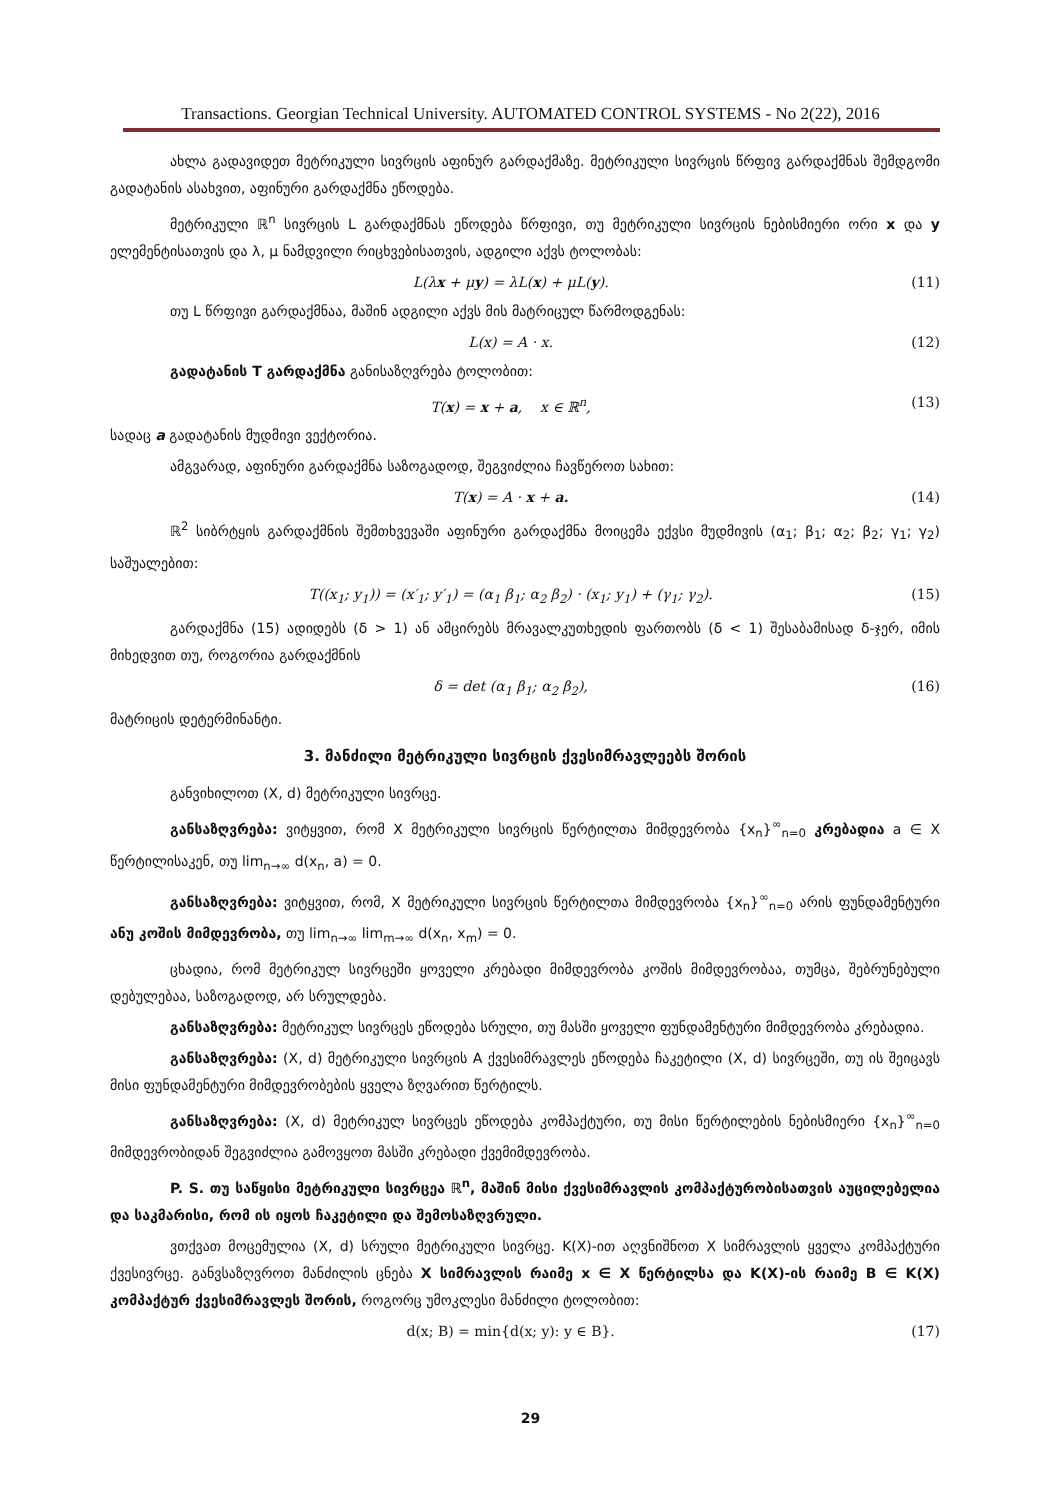Transactions. Georgian Technical University. AUTOMATED CONTROL SYSTEMS - No 2(22), 2016
ახლა გადავიდეთ მეტრიკული სივრცის აფინურ გარდაქმაზე. მეტრიკული სივრცის წრფივ გარდაქმნას შემდგომი გადატანის ასახვით, აფინური გარდაქმნა ეწოდება.
მეტრიკული ℝ<sup>n</sup> სივრცის L გარდაქმნას ეწოდება წრფივი, თუ მეტრიკული სივრცის ნებისმიერი ორი x და y ელემენტისათვის და λ, μ ნამდვილი რიცხვებისათვის, ადგილი აქვს ტოლობას:
L(λx + μy) = λL(x) + μL(y). (11)
თუ L წრფივი გარდაქმნაა, მაშინ ადგილი აქვს მის მატრიცულ წარმოდგენას:
L(x) = A · x. (12)
გადატანის T გარდაქმნა განისაზღვრება ტოლობით:
T(x) = x + a, x ∈ ℝ<sup>n</sup>, (13)
სადაც a გადატანის მუდმივი ვექტორია.
ამგვარად, აფინური გარდაქმნა საზოგადოდ, შეგვიძლია ჩავწეროთ სახით:
T(x) = A · x + a. (14)
ℝ<sup>2</sup> სიბრტყის გარდაქმნის შემთხვევაში აფინური გარდაქმნა მოიცემა ექვსი მუდმივის (α<sub>1</sub>; β<sub>1</sub>; α<sub>2</sub>; β<sub>2</sub>; γ<sub>1</sub>; γ<sub>2</sub>) საშუალებით:
T((x<sub>1</sub>; y<sub>1</sub>)) = (x′<sub>1</sub>; y′<sub>1</sub>) = (α<sub>1</sub> β<sub>1</sub>; α<sub>2</sub> β<sub>2</sub>) · (x<sub>1</sub>; y<sub>1</sub>) + (γ<sub>1</sub>; γ<sub>2</sub>). (15)
გარდაქმნა (15) ადიდებს (δ > 1) ან ამცირებს მრავალკუთხედის ფართობს (δ < 1) შესაბამისად δ-ჯერ, იმის მიხედვით თუ, როგორია გარდაქმნის
δ = det (α<sub>1</sub> β<sub>1</sub>; α<sub>2</sub> β<sub>2</sub>), (16)
მატრიცის დეტერმინანტი.
3. მანძილი მეტრიკული სივრცის ქვესიმრავლეებს შორის
განვიხილოთ (X, d) მეტრიკული სივრცე.
განსაზღვრება: ვიტყვით, რომ X მეტრიკული სივრცის წერტილთა მიმდევრობა {x<sub>n</sub>}<sup>∞</sup><sub>n=0</sub> კრებადია a ∈ X წერტილისაკენ, თუ lim<sub>n→∞</sub> d(x<sub>n</sub>, a) = 0.
განსაზღვრება: ვიტყვით, რომ, X მეტრიკული სივრცის წერტილთა მიმდევრობა {x<sub>n</sub>}<sup>∞</sup><sub>n=0</sub> არის ფუნდამენტური ანუ კოშის მიმდევრობა, თუ lim<sub>n→∞</sub> lim<sub>m→∞</sub> d(x<sub>n</sub>, x<sub>m</sub>) = 0.
ცხადია, რომ მეტრიკულ სივრცეში ყოველი კრებადი მიმდევრობა კოშის მიმდევრობაა, თუმცა, შებრუნებული დებულებაა, საზოგადოდ, არ სრულდება.
განსაზღვრება: მეტრიკულ სივრცეს ეწოდება სრული, თუ მასში ყოველი ფუნდამენტური მიმდევრობა კრებადია.
განსაზღვრება: (X, d) მეტრიკული სივრცის A ქვესიმრავლეს ეწოდება ჩაკეტილი (X, d) სივრცეში, თუ ის შეიცავს მისი ფუნდამენტური მიმდევრობების ყველა ზღვარით წერტილს.
განსაზღვრება: (X, d) მეტრიკულ სივრცეს ეწოდება კომპაქტური, თუ მისი წერტილების ნებისმიერი {x<sub>n</sub>}<sup>∞</sup><sub>n=0</sub> მიმდევრობიდან შეგვიძლია გამოვყოთ მასში კრებადი ქვემიმდევრობა.
P. S. თუ საწყისი მეტრიკული სივრცეა ℝ<sup>n</sup>, მაშინ მისი ქვესიმრავლის კომპაქტურობისათვის აუცილებელია და საკმარისი, რომ ის იყოს ჩაკეტილი და შემოსაზღვრული.
ვთქვათ მოცემულია (X, d) სრული მეტრიკული სივრცე. K(X)-ით აღვნიშნოთ X სიმრავლის ყველა კომპაქტური ქვესივრცე. განვსაზღვროთ მანძილის ცნება X სიმრავლის რაიმე x ∈ X წერტილსა და K(X)-ის რაიმე B ∈ K(X) კომპაქტურ ქვესიმრავლეს შორის, როგორც უმოკლესი მანძილი ტოლობით:
d(x; B) = min{d(x; y): y ∈ B}. (17)
29